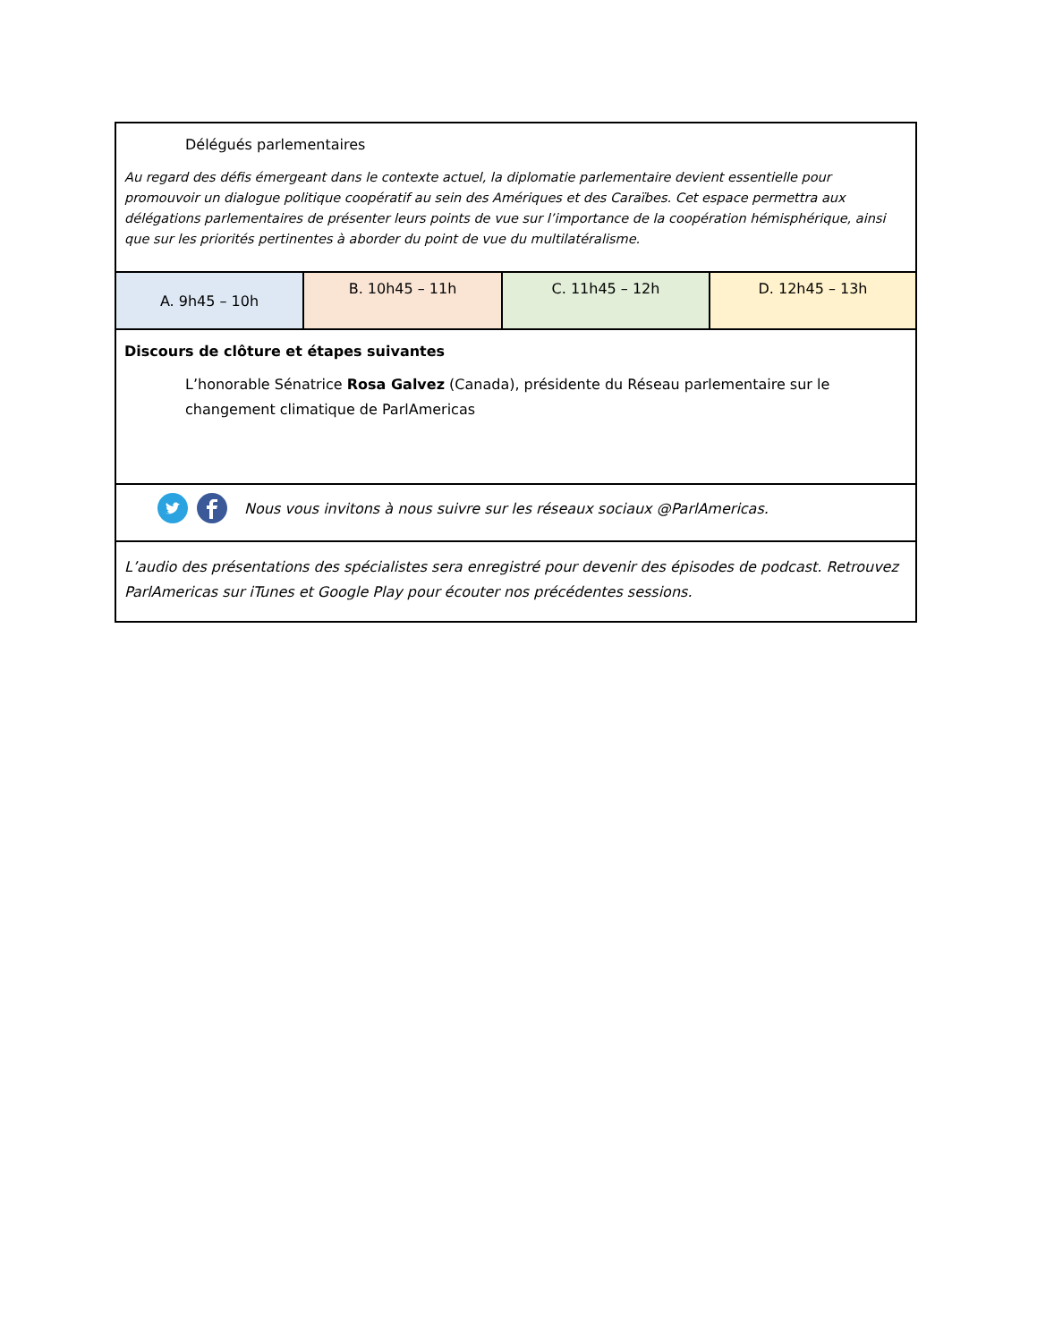| Délégués parlementaires Au regard des défis émergeant dans le contexte actuel, la diplomatie parlementaire devient essentielle pour promouvoir un dialogue politique coopératif au sein des Amériques et des Caraïbes. Cet espace permettra aux délégations parlementaires de présenter leurs points de vue sur l’importance de la coopération hémisphérique, ainsi que sur les priorités pertinentes à aborder du point de vue du multilatéralisme. | | | |
| A. 9h45 – 10h | B. 10h45 – 11h | C. 11h45 – 12h | D. 12h45 – 13h |
| Discours de clôture et étapes suivantes L’honorable Sénatrice Rosa Galvez (Canada), présidente du Réseau parlementaire sur le changement climatique de ParlAmericas | | | |
| Nous vous invitons à nous suivre sur les réseaux sociaux @ParlAmericas. | | | |
| L’audio des présentations des spécialistes sera enregistré pour devenir des épisodes de podcast. Retrouvez ParlAmericas sur iTunes et Google Play pour écouter nos précédentes sessions. | | | |